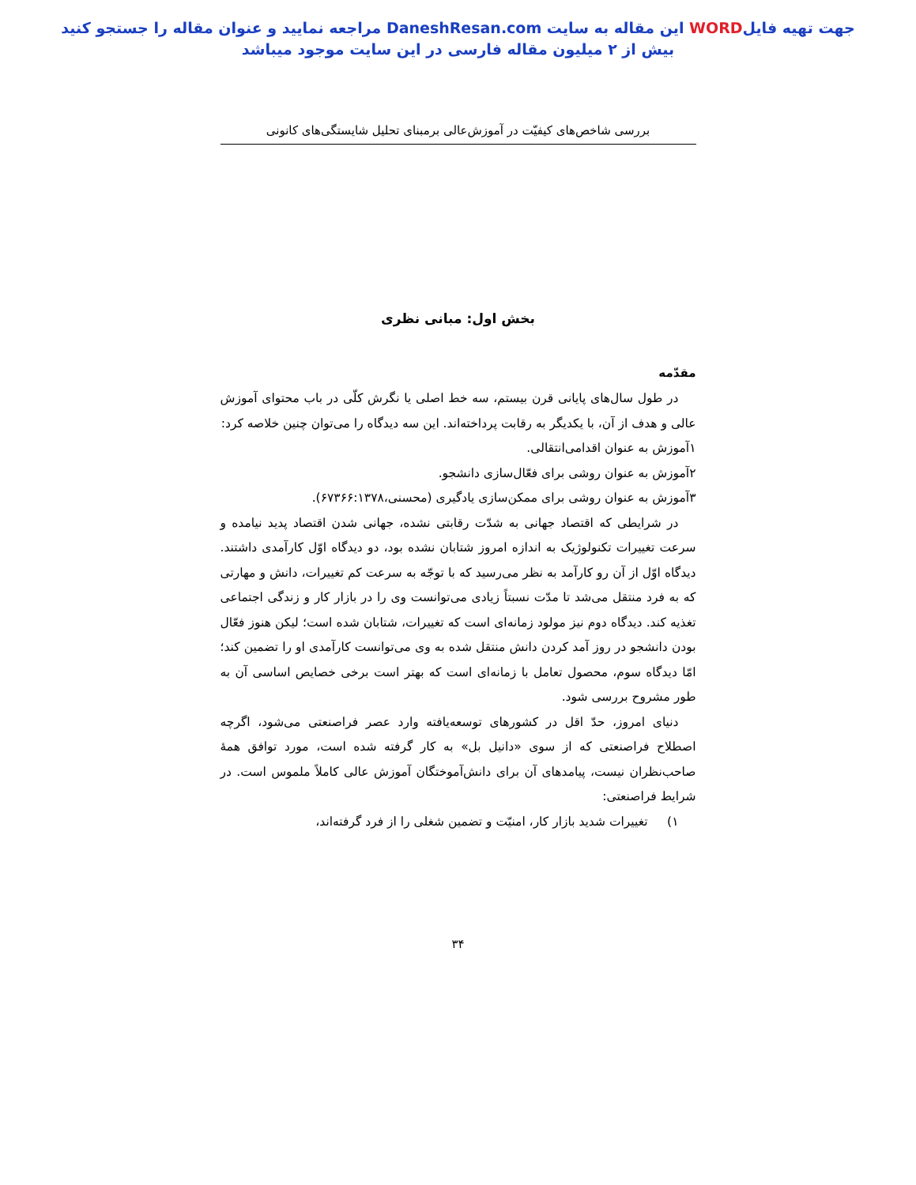جهت تهیه فایلWORD این مقاله به سایت DaneshResan.com مراجعه نمایید و عنوان مقاله را جستجو کنید
بیش از ۲ میلیون مقاله فارسی در این سایت موجود میباشد
بررسی شاخص‌های کیفیّت در آموزش‌عالی برمبنای تحلیل شایستگی‌های کانونی
بخش اول: مبانی نظری
مقدّمه
در طول سال‌های پایانی قرن بیستم، سه خط اصلی یا نگرش کلّی در باب محتوای آموزش عالی و هدف از آن، با یکدیگر به رقابت پرداخته‌اند. این سه دیدگاه را می‌توان چنین خلاصه کرد:
۱آموزش به عنوان اقدامی‌انتقالی.
۲آموزش به عنوان روشی برای فعّال‌سازی دانشجو.
۳آموزش به عنوان روشی برای ممکن‌سازی یادگیری (محسنی،۶۷۳۶۶:۱۳۷۸).
در شرایطی که اقتصاد جهانی به شدّت رقابتی نشده، جهانی شدن اقتصاد پدید نیامده و سرعت تغییرات تکنولوژیک به اندازه امروز شتابان نشده بود، دو دیدگاه اوّل کارآمدی داشتند. دیدگاه اوّل از آن رو کارآمد به نظر می‌رسید که با توجّه به سرعت کم تغییرات، دانش و مهارتی که به فرد منتقل می‌شد تا مدّت نسبتاً زیادی می‌توانست وی را در بازار کار و زندگی اجتماعی تغذیه کند. دیدگاه دوم نیز مولود زمانه‌ای است که تغییرات، شتابان شده است؛ لیکن هنوز فعّال بودن دانشجو در روز آمد کردن دانش منتقل شده به وی می‌توانست کارآمدی او را تضمین کند؛ امّا دیدگاه سوم، محصول تعامل با زمانه‌ای است که بهتر است برخی خصایص اساسی آن به طور مشروح بررسی شود.
دنیای امروز، حدّ اقل در کشورهای توسعه‌یافته وارد عصر فراصنعتی می‌شود، اگرچه اصطلاح فراصنعتی که از سوی «دانیل بل» به کار گرفته شده است، مورد توافق همهٔ صاحب‌نظران نیست، پیامدهای آن برای دانش‌آموختگان آموزش عالی کاملاً ملموس است. در شرایط فراصنعتی:
۱) تغییرات شدید بازار کار، امنیّت و تضمین شغلی را از فرد گرفته‌اند،
۳۴